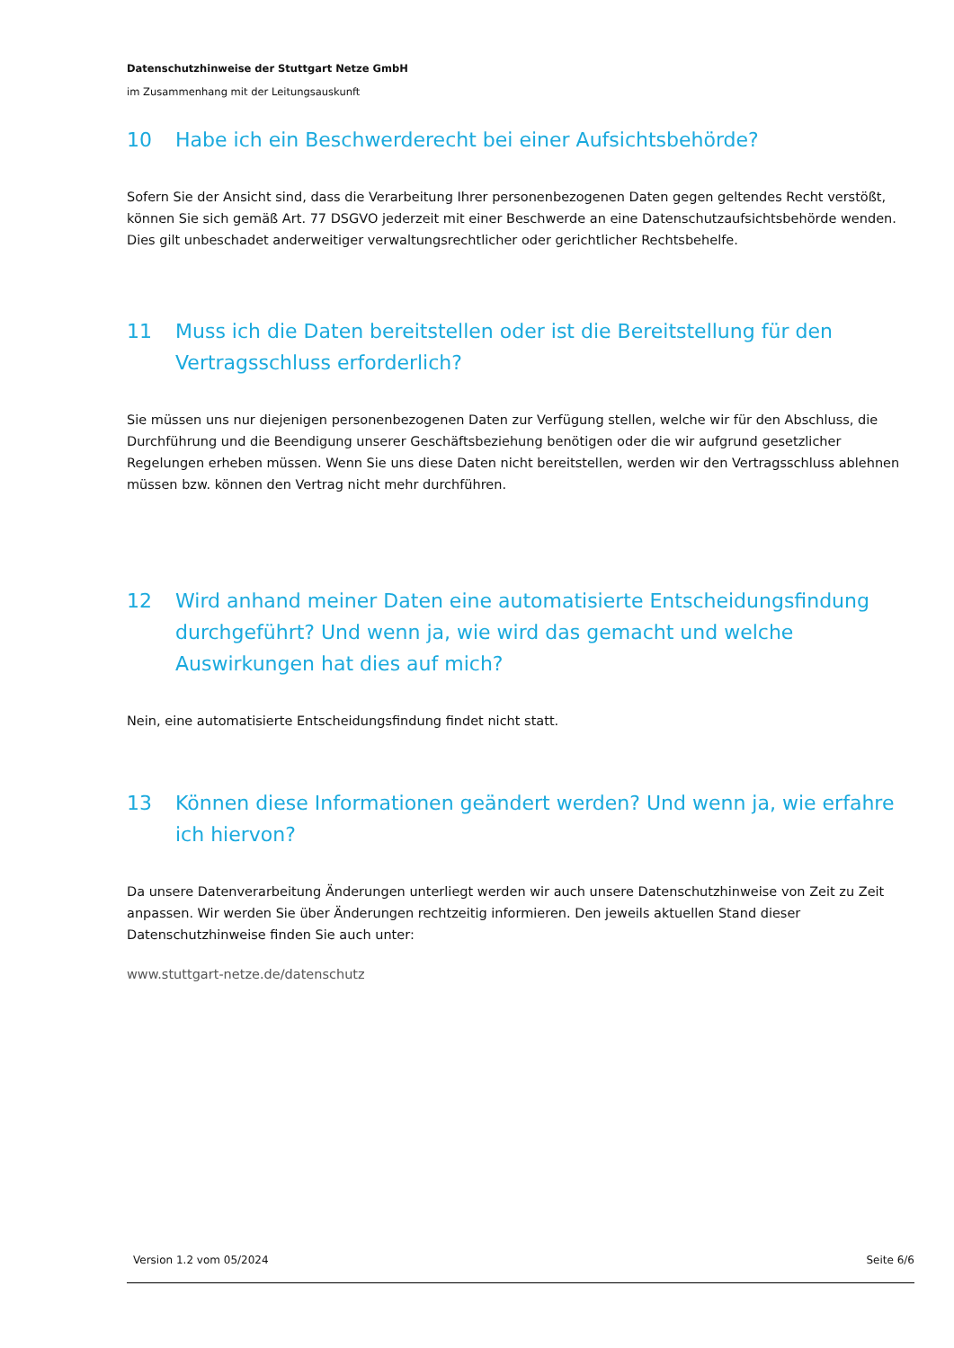Datenschutzhinweise der Stuttgart Netze GmbH
im Zusammenhang mit der Leitungsauskunft
10 Habe ich ein Beschwerderecht bei einer Aufsichtsbehörde?
Sofern Sie der Ansicht sind, dass die Verarbeitung Ihrer personenbezogenen Daten gegen geltendes Recht verstößt, können Sie sich gemäß Art. 77 DSGVO jederzeit mit einer Beschwerde an eine Datenschutzaufsichtsbehörde wenden. Dies gilt unbeschadet anderweitiger verwaltungsrechtlicher oder gerichtlicher Rechtsbehelfe.
11 Muss ich die Daten bereitstellen oder ist die Bereitstellung für den Vertragsschluss erforderlich?
Sie müssen uns nur diejenigen personenbezogenen Daten zur Verfügung stellen, welche wir für den Abschluss, die Durchführung und die Beendigung unserer Geschäftsbeziehung benötigen oder die wir aufgrund gesetzlicher Regelungen erheben müssen. Wenn Sie uns diese Daten nicht bereitstellen, werden wir den Vertragsschluss ablehnen müssen bzw. können den Vertrag nicht mehr durchführen.
12 Wird anhand meiner Daten eine automatisierte Entscheidungsfindung durchgeführt? Und wenn ja, wie wird das gemacht und welche Auswirkungen hat dies auf mich?
Nein, eine automatisierte Entscheidungsfindung findet nicht statt.
13 Können diese Informationen geändert werden? Und wenn ja, wie erfahre ich hiervon?
Da unsere Datenverarbeitung Änderungen unterliegt werden wir auch unsere Datenschutzhinweise von Zeit zu Zeit anpassen. Wir werden Sie über Änderungen rechtzeitig informieren. Den jeweils aktuellen Stand dieser Datenschutzhinweise finden Sie auch unter:
www.stuttgart-netze.de/datenschutz
Version 1.2 vom 05/2024 Seite 6/6